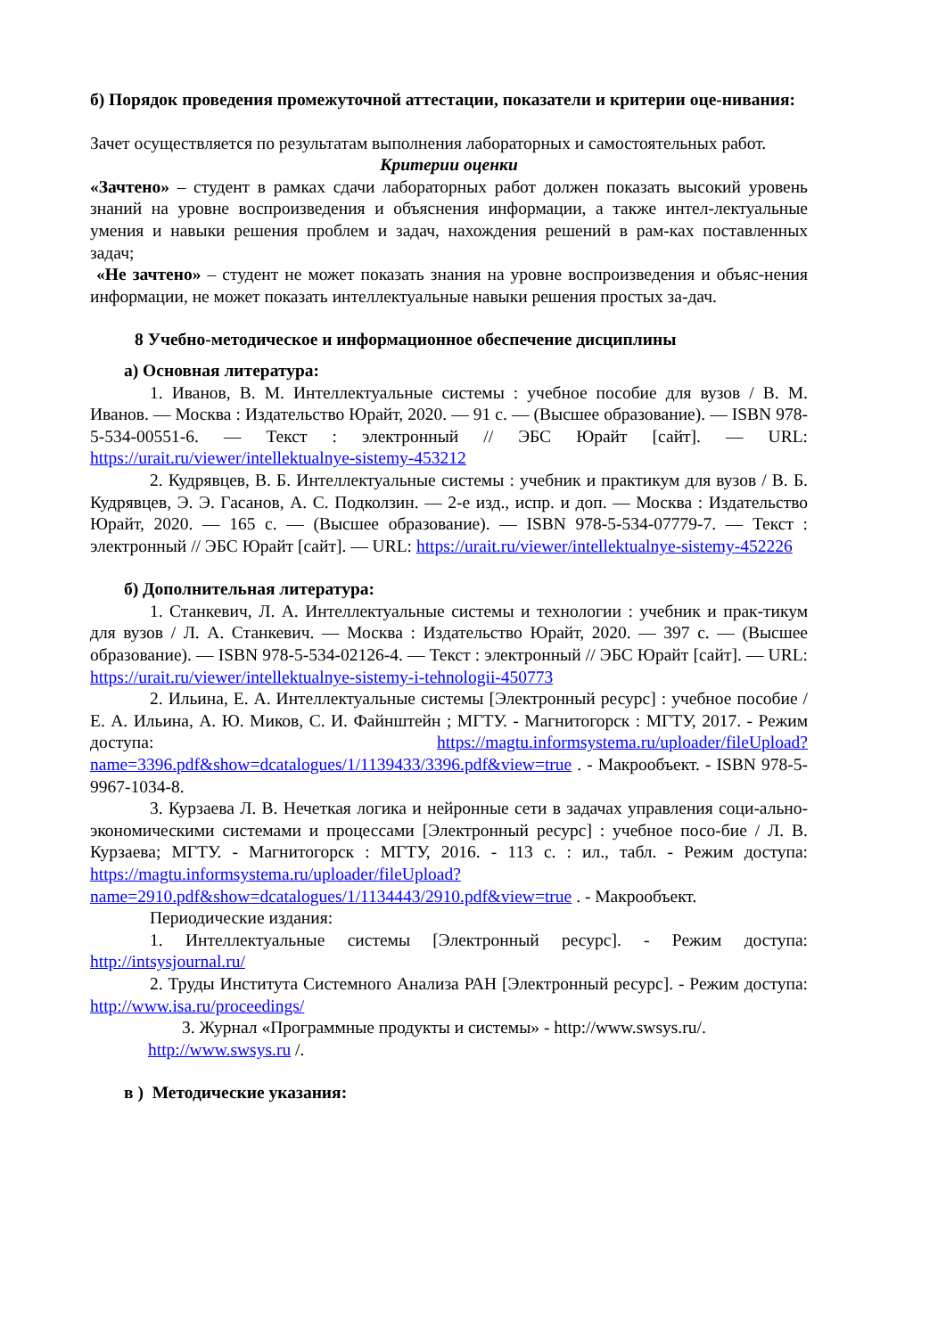б) Порядок проведения промежуточной аттестации, показатели и критерии оце-нивания:
Зачет осуществляется по результатам выполнения лабораторных и самостоятельных работ.
Критерии оценки
«Зачтено» – студент в рамках сдачи лабораторных работ должен показать высокий уровень знаний на уровне воспроизведения и объяснения информации, а также интел-лектуальные умения и навыки решения проблем и задач, нахождения решений в рам-ках поставленных задач;
«Не зачтено» – студент не может показать знания на уровне воспроизведения и объяс-нения информации, не может показать интеллектуальные навыки решения простых за-дач.
8 Учебно-методическое и информационное обеспечение дисциплины
а) Основная литература:
1. Иванов, В. М. Интеллектуальные системы : учебное пособие для вузов / В. М. Иванов. — Москва : Издательство Юрайт, 2020. — 91 с. — (Высшее образование). — ISBN 978-5-534-00551-6. — Текст : электронный // ЭБС Юрайт [сайт]. — URL: https://urait.ru/viewer/intellektualnye-sistemy-453212
2. Кудрявцев, В. Б. Интеллектуальные системы : учебник и практикум для вузов / В. Б. Кудрявцев, Э. Э. Гасанов, А. С. Подколзин. — 2-е изд., испр. и доп. — Москва : Издательство Юрайт, 2020. — 165 с. — (Высшее образование). — ISBN 978-5-534-07779-7. — Текст : электронный // ЭБС Юрайт [сайт]. — URL: https://urait.ru/viewer/intellektualnye-sistemy-452226
б) Дополнительная литература:
1. Станкевич, Л. А. Интеллектуальные системы и технологии : учебник и прак-тикум для вузов / Л. А. Станкевич. — Москва : Издательство Юрайт, 2020. — 397 с. — (Высшее образование). — ISBN 978-5-534-02126-4. — Текст : электронный // ЭБС Юрайт [сайт]. — URL: https://urait.ru/viewer/intellektualnye-sistemy-i-tehnologii-450773
2. Ильина, Е. А. Интеллектуальные системы [Электронный ресурс] : учебное пособие / Е. А. Ильина, А. Ю. Миков, С. И. Файнштейн ; МГТУ. - Магнитогорск : МГТУ, 2017. - Режим доступа: https://magtu.informsystema.ru/uploader/fileUpload?name=3396.pdf&show=dcatalogues/1/1139433/3396.pdf&view=true . - Макрообъект. - ISBN 978-5-9967-1034-8.
3. Курзаева Л. В. Нечеткая логика и нейронные сети в задачах управления соци-ально-экономическими системами и процессами [Электронный ресурс] : учебное посо-бие / Л. В. Курзаева; МГТУ. - Магнитогорск : МГТУ, 2016. - 113 с. : ил., табл. - Режим доступа: https://magtu.informsystema.ru/uploader/fileUpload?name=2910.pdf&show=dcatalogues/1/1134443/2910.pdf&view=true . - Макрообъект.
Периодические издания:
1. Интеллектуальные системы [Электронный ресурс]. - Режим доступа: http://intsysjournal.ru/
2. Труды Института Системного Анализа РАН [Электронный ресурс]. - Режим доступа: http://www.isa.ru/proceedings/
3. Журнал «Программные продукты и системы» - http://www.swsys.ru/.
http://www.swsys.ru /.
в ) Методические указания: